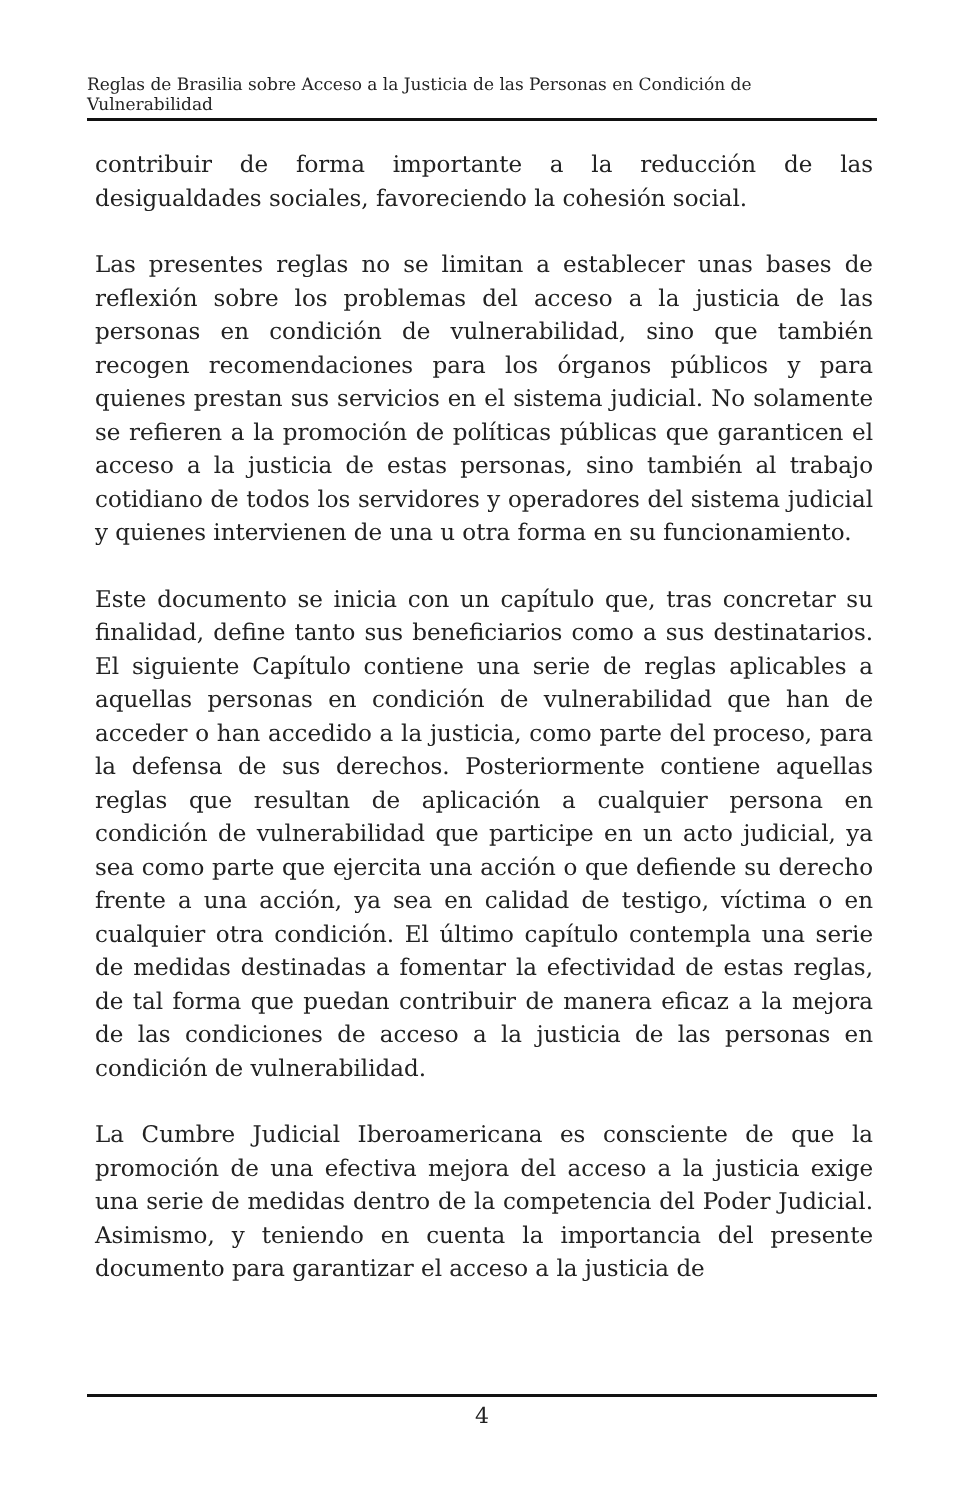Reglas de Brasilia sobre Acceso a la Justicia de las Personas en Condición de Vulnerabilidad
contribuir de forma importante a la reducción de las desigualdades sociales, favoreciendo la cohesión social.
Las presentes reglas no se limitan a establecer unas bases de reflexión sobre los problemas del acceso a la justicia de las personas en condición de vulnerabilidad, sino que también recogen recomendaciones para los órganos públicos y para quienes prestan sus servicios en el sistema judicial. No solamente se refieren a la promoción de políticas públicas que garanticen el acceso a la justicia de estas personas, sino también al trabajo cotidiano de todos los servidores y operadores del sistema judicial y quienes intervienen de una u otra forma en su funcionamiento.
Este documento se inicia con un capítulo que, tras concretar su finalidad, define tanto sus beneficiarios como a sus destinatarios. El siguiente Capítulo contiene una serie de reglas aplicables a aquellas personas en condición de vulnerabilidad que han de acceder o han accedido a la justicia, como parte del proceso, para la defensa de sus derechos. Posteriormente contiene aquellas reglas que resultan de aplicación a cualquier persona en condición de vulnerabilidad que participe en un acto judicial, ya sea como parte que ejercita una acción o que defiende su derecho frente a una acción, ya sea en calidad de testigo, víctima o en cualquier otra condición. El último capítulo contempla una serie de medidas destinadas a fomentar la efectividad de estas reglas, de tal forma que puedan contribuir de manera eficaz a la mejora de las condiciones de acceso a la justicia de las personas en condición de vulnerabilidad.
La Cumbre Judicial Iberoamericana es consciente de que la promoción de una efectiva mejora del acceso a la justicia exige una serie de medidas dentro de la competencia del Poder Judicial. Asimismo, y teniendo en cuenta la importancia del presente documento para garantizar el acceso a la justicia de
4